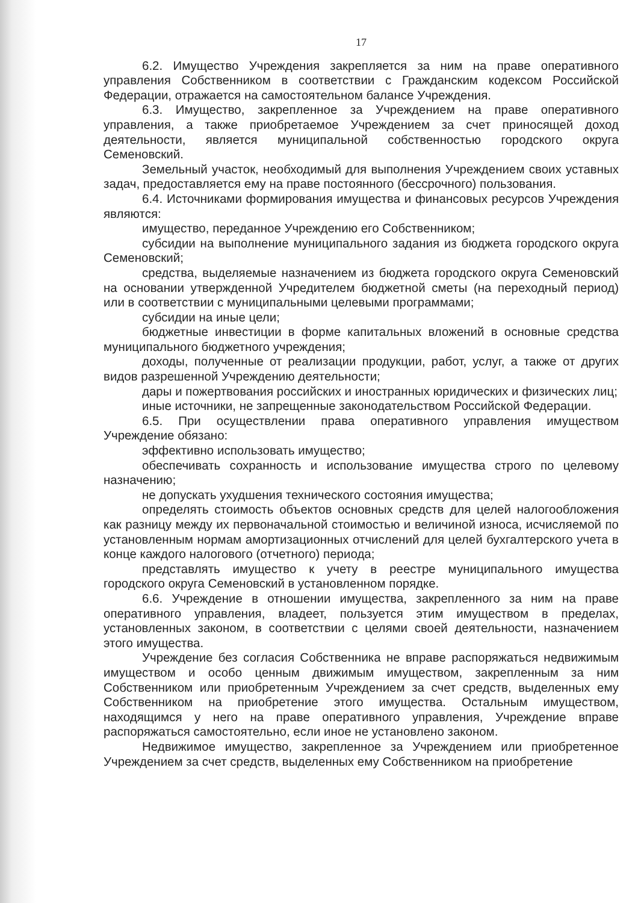17
6.2. Имущество Учреждения закрепляется за ним на праве оперативного управления Собственником в соответствии с Гражданским кодексом Российской Федерации, отражается на самостоятельном балансе Учреждения.
6.3. Имущество, закрепленное за Учреждением на праве оперативного управления, а также приобретаемое Учреждением за счет приносящей доход деятельности, является муниципальной собственностью городского округа Семеновский.
Земельный участок, необходимый для выполнения Учреждением своих уставных задач, предоставляется ему на праве постоянного (бессрочного) пользования.
6.4. Источниками формирования имущества и финансовых ресурсов Учреждения являются:
имущество, переданное Учреждению его Собственником;
субсидии на выполнение муниципального задания из бюджета городского округа Семеновский;
средства, выделяемые назначением из бюджета городского округа Семеновский на основании утвержденной Учредителем бюджетной сметы (на переходный период) или в соответствии с муниципальными целевыми программами;
субсидии на иные цели;
бюджетные инвестиции в форме капитальных вложений в основные средства муниципального бюджетного учреждения;
доходы, полученные от реализации продукции, работ, услуг, а также от других видов разрешенной Учреждению деятельности;
дары и пожертвования российских и иностранных юридических и физических лиц;
иные источники, не запрещенные законодательством Российской Федерации.
6.5. При осуществлении права оперативного управления имуществом Учреждение обязано:
эффективно использовать имущество;
обеспечивать сохранность и использование имущества строго по целевому назначению;
не допускать ухудшения технического состояния имущества;
определять стоимость объектов основных средств для целей налогообложения как разницу между их первоначальной стоимостью и величиной износа, исчисляемой по установленным нормам амортизационных отчислений для целей бухгалтерского учета в конце каждого налогового (отчетного) периода;
представлять имущество к учету в реестре муниципального имущества городского округа Семеновский в установленном порядке.
6.6. Учреждение в отношении имущества, закрепленного за ним на праве оперативного управления, владеет, пользуется этим имуществом в пределах, установленных законом, в соответствии с целями своей деятельности, назначением этого имущества.
Учреждение без согласия Собственника не вправе распоряжаться недвижимым имуществом и особо ценным движимым имуществом, закрепленным за ним Собственником или приобретенным Учреждением за счет средств, выделенных ему Собственником на приобретение этого имущества. Остальным имуществом, находящимся у него на праве оперативного управления, Учреждение вправе распоряжаться самостоятельно, если иное не установлено законом.
Недвижимое имущество, закрепленное за Учреждением или приобретенное Учреждением за счет средств, выделенных ему Собственником на приобретение